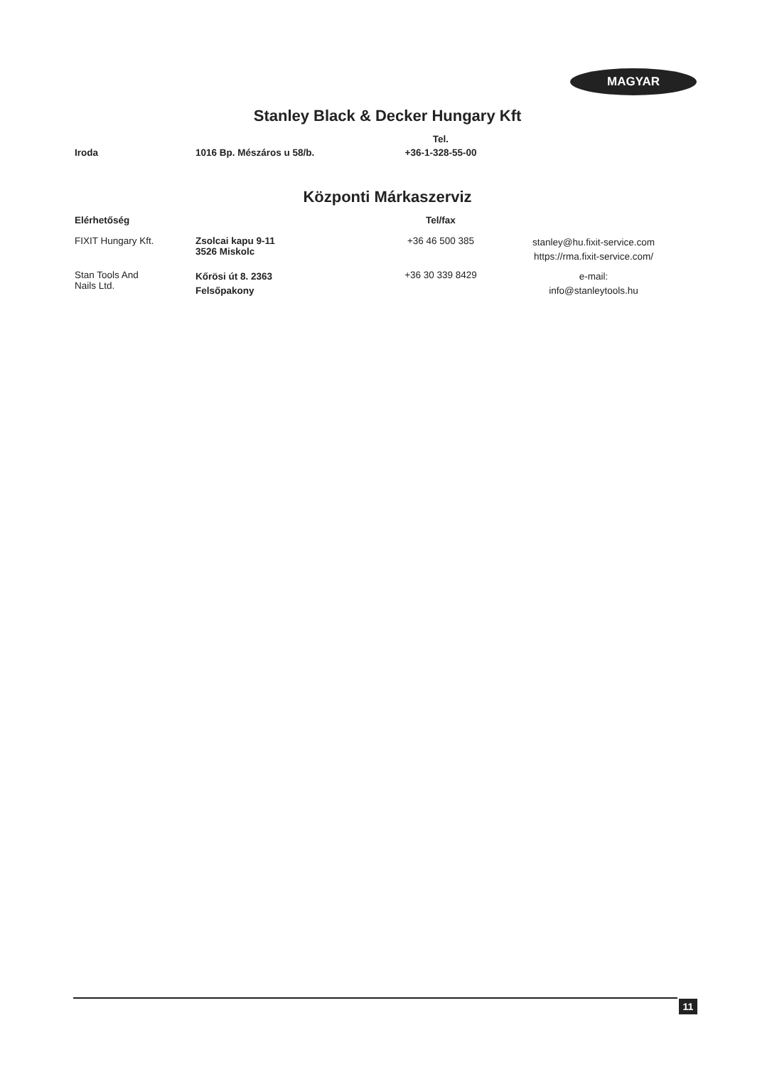MAGYAR
Stanley Black & Decker Hungary Kft
| | | Tel. | |
| --- | --- | --- | --- |
| Iroda | 1016 Bp. Mészáros u 58/b. | +36-1-328-55-00 | |
Központi Márkaszerviz
| Elérhetőség | | Tel/fax | |
| --- | --- | --- | --- |
| FIXIT Hungary Kft. | Zsolcai kapu 9-11 3526 Miskolc | +36 46 500 385 | stanley@hu.fixit-service.com https://rma.fixit-service.com/ |
| Stan Tools And Nails Ltd. | Kőrösi út 8. 2363 Felsőpakony | +36 30 339 8429 | e-mail: info@stanleytools.hu |
11